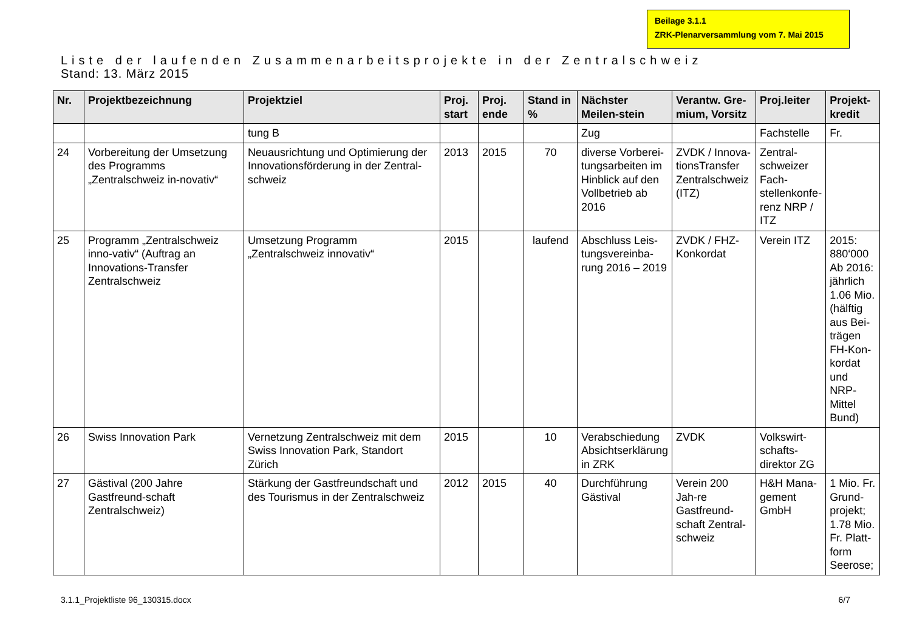Beilage 3.1.1
ZRK-Plenarversammlung vom 7. Mai 2015
Liste der laufenden Zusammenarbeitsprojekte in der Zentralschweiz
Stand: 13. März 2015
| Nr. | Projektbezeichnung | Projektziel | Proj. start | Proj. ende | Stand in % | Nächster Meilen-stein | Verantw. Gre-mium, Vorsitz | Proj.leiter | Projekt-kredit |
| --- | --- | --- | --- | --- | --- | --- | --- | --- | --- |
| | | tung B | | | | Zug | | Fachstelle | Fr. |
| 24 | Vorbereitung der Umsetzung des Programms „Zentralschweiz in-novativ“ | Neuausrichtung und Optimierung der Innovationsförderung in der Zentral-schweiz | 2013 | 2015 | 70 | diverse Vorberei-tungsarbeiten im Hinblick auf den Vollbetrieb ab 2016 | ZVDK / Innova-tionsTransfer Zentralschweiz (ITZ) | Zentral-schweizer Fach-stellenkonfe-renz NRP / ITZ | |
| 25 | Programm „Zentralschweiz inno-vativ“ (Auftrag an Innovations-Transfer Zentralschweiz | Umsetzung Programm „Zentralschweiz innovativ“ | 2015 | | laufend | Abschluss Leis-tungsvereinba-rung 2016 – 2019 | ZVDK / FHZ-Konkordat | Verein ITZ | 2015: 880‘000 Ab 2016: jährlich 1.06 Mio. (hälftig aus Bei-trägen FH-Kon-kordat und NRP-Mittel Bund) |
| 26 | Swiss Innovation Park | Vernetzung Zentralschweiz mit dem Swiss Innovation Park, Standort Zürich | 2015 | | 10 | Verabschiedung Absichtserklärung in ZRK | ZVDK | Volkswirt-schafts-direktor ZG | |
| 27 | Gästival (200 Jahre Gastfreund-schaft Zentralschweiz) | Stärkung der Gastfreundschaft und des Tourismus in der Zentralschweiz | 2012 | 2015 | 40 | Durchführung Gästival | Verein 200 Jah-re Gastfreund-schaft Zentral-schweiz | H&H Mana-gement GmbH | 1 Mio. Fr. Grund-projekt; 1.78 Mio. Fr. Platt-form Seerose; |
3.1.1_Projektliste 96_130315.docx 6/7